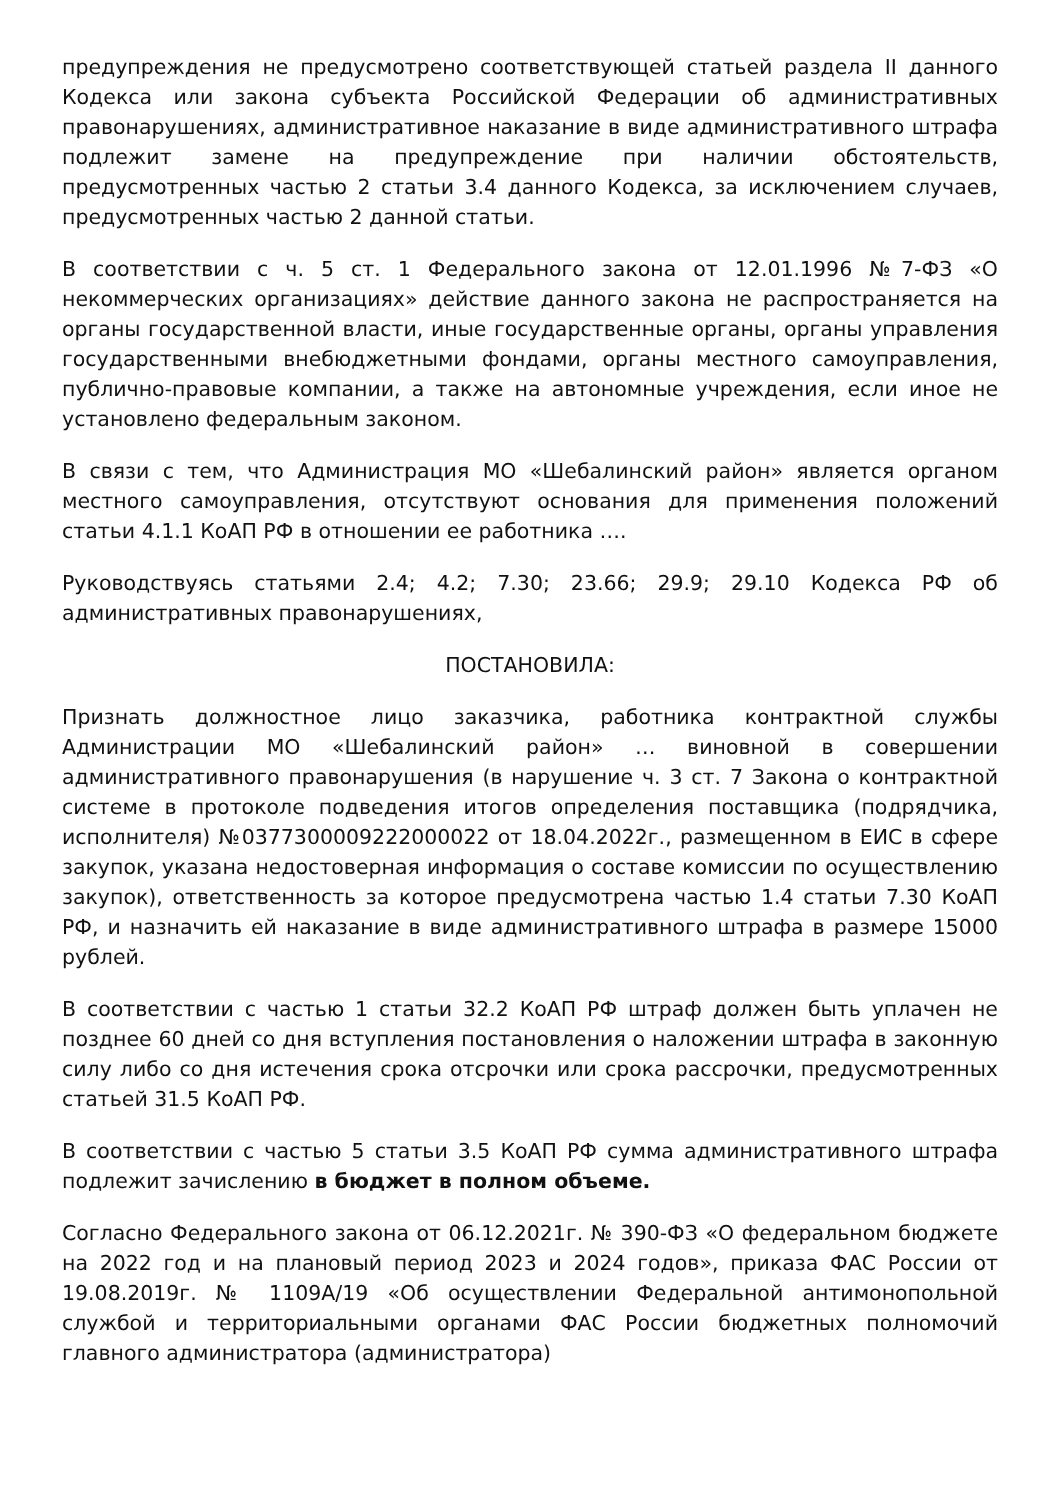предупреждения не предусмотрено соответствующей статьей раздела II данного Кодекса или закона субъекта Российской Федерации об административных правонарушениях, административное наказание в виде административного штрафа подлежит замене на предупреждение при наличии обстоятельств, предусмотренных частью 2 статьи 3.4 данного Кодекса, за исключением случаев, предусмотренных частью 2 данной статьи.
В соответствии с ч. 5 ст. 1 Федерального закона от 12.01.1996 №7-ФЗ «О некоммерческих организациях» действие данного закона не распространяется на органы государственной власти, иные государственные органы, органы управления государственными внебюджетными фондами, органы местного самоуправления, публично-правовые компании, а также на автономные учреждения, если иное не установлено федеральным законом.
В связи с тем, что Администрация МО «Шебалинский район» является органом местного самоуправления, отсутствуют основания для применения положений статьи 4.1.1 КоАП РФ в отношении ее работника ….
Руководствуясь статьями 2.4; 4.2; 7.30; 23.66; 29.9; 29.10 Кодекса РФ об административных правонарушениях,
ПОСТАНОВИЛА:
Признать должностное лицо заказчика, работника контрактной службы Администрации МО «Шебалинский район» … виновной в совершении административного правонарушения (в нарушение ч. 3 ст. 7 Закона о контрактной системе в протоколе подведения итогов определения поставщика (подрядчика, исполнителя) №0377300009222000022 от 18.04.2022г., размещенном в ЕИС в сфере закупок, указана недостоверная информация о составе комиссии по осуществлению закупок), ответственность за которое предусмотрена частью 1.4 статьи 7.30 КоАП РФ, и назначить ей наказание в виде административного штрафа в размере 15000 рублей.
В соответствии с частью 1 статьи 32.2 КоАП РФ штраф должен быть уплачен не позднее 60 дней со дня вступления постановления о наложении штрафа в законную силу либо со дня истечения срока отсрочки или срока рассрочки, предусмотренных статьей 31.5 КоАП РФ.
В соответствии с частью 5 статьи 3.5 КоАП РФ сумма административного штрафа подлежит зачислению в бюджет в полном объеме.
Согласно Федерального закона от 06.12.2021г. № 390-ФЗ «О федеральном бюджете на 2022 год и на плановый период 2023 и 2024 годов», приказа ФАС России от 19.08.2019г. № 1109А/19 «Об осуществлении Федеральной антимонопольной службой и территориальными органами ФАС России бюджетных полномочий главного администратора (администратора)